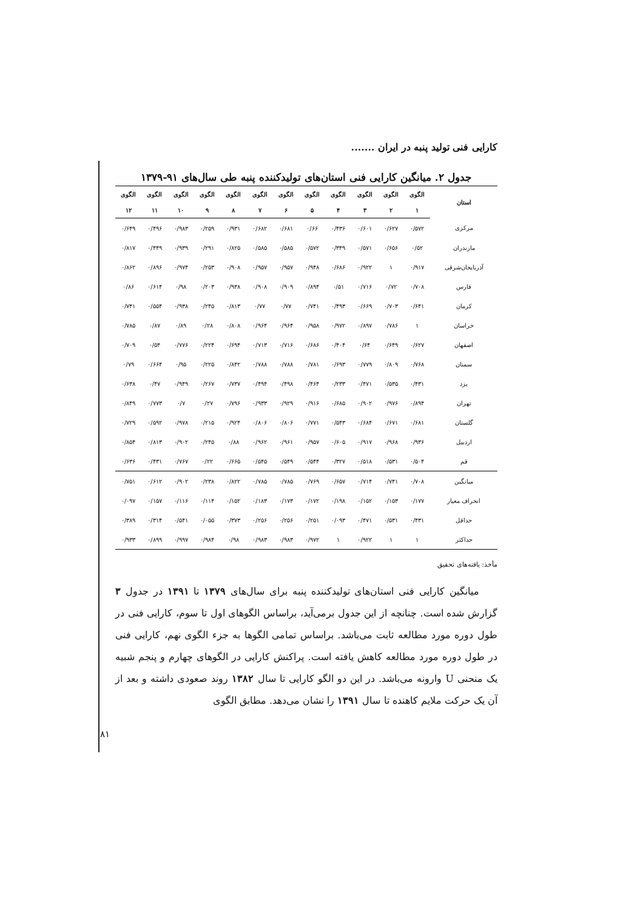کارایی فنی تولید پنبه در ایران .......
جدول ۲. میانگین کارایی فنی استان‌های تولیدکننده پنبه طی سال‌های ۹۱-۱۳۷۹
| استان | الگوی | الگوی | الگوی | الگوی | الگوی | الگوی | الگوی | الگوی | الگوی | الگوی | الگوی | الگوی |
| --- | --- | --- | --- | --- | --- | --- | --- | --- | --- | --- | --- | --- |
| | ۱ | ۲ | ۳ | ۴ | ۵ | ۶ | ۷ | ۸ | ۹ | ۱۰ | ۱۱ | ۱۲ |
| مرکزی | ۰/۵۷۲ | ۰/۶۲۷ | ۰/۶۰۱ | ۰/۴۳۶ | ۰/۶۶ | ۰/۶۸۱ | ۰/۶۸۲ | ۰/۹۳۱ | ۰/۲۵۹ | ۰/۹۸۳ | ۰/۴۹۶ | ۰/۶۴۹ |
| مازندران | ۰/۵۲ | ۰/۶۵۶ | ۰/۵۷۱ | ۰/۳۴۹ | ۰/۵۷۲ | ۰/۵۸۵ | ۰/۵۸۵ | ۰/۸۲۵ | ۰/۲۹۱ | ۰/۹۳۹ | ۰/۴۴۹ | ۰/۸۱۷ |
| آذربایجان‌شرقی | ۰/۹۱۷ | ۱ | ۰/۹۲۲ | ۰/۶۸۶ | ۰/۹۴۸ | ۰/۹۵۷ | ۰/۹۵۷ | ۰/۹۰۸ | ۰/۲۵۳ | ۰/۹۷۴ | ۰/۸۹۶ | ۰/۸۶۲ |
| فارس | ۰/۷۰۸ | ۰/۷۲ | ۰/۷۱۶ | ۰/۵۱ | ۰/۸۹۴ | ۰/۹۰۹ | ۰/۹۰۸ | ۰/۹۳۸ | ۰/۲۰۳ | ۰/۹۸ | ۰/۶۱۴ | ۰/۸۶ |
| کرمان | ۰/۶۴۱ | ۰/۷۰۳ | ۰/۶۶۹ | ۰/۴۹۳ | ۰/۷۴۱ | ۰/۷۷ | ۰/۷۷ | ۰/۸۱۳ | ۰/۲۴۵ | ۰/۹۳۸ | ۰/۵۵۴ | ۰/۷۴۱ |
| خراسان | ۱ | ۰/۷۸۶ | ۰/۸۹۷ | ۰/۹۷۲ | ۰/۹۵۸ | ۰/۹۶۴ | ۰/۹۶۴ | ۰/۸۰۸ | ۰/۲۸ | ۰/۸۹ | ۰/۸۷ | ۰/۷۸۵ |
| اصفهان | ۰/۶۲۷ | ۰/۶۴۹ | ۰/۶۴ | ۰/۴۰۴ | ۰/۶۸۶ | ۰/۷۱۶ | ۰/۷۱۳ | ۰/۶۹۴ | ۰/۲۲۴ | ۰/۷۷۶ | ۰/۵۴ | ۰/۷۰۹ |
| سمنان | ۰/۷۶۸ | ۰/۸۰۹ | ۰/۷۷۹ | ۰/۶۹۳ | ۰/۷۸۱ | ۰/۷۸۸ | ۰/۷۸۸ | ۰/۸۴۲ | ۰/۲۲۵ | ۰/۹۵ | ۰/۶۶۴ | ۰/۷۹ |
| یزد | ۰/۴۳۱ | ۰/۵۳۵ | ۰/۴۷۱ | ۰/۲۳۳ | ۰/۴۶۴ | ۰/۴۹۸ | ۰/۴۹۴ | ۰/۷۳۷ | ۰/۲۶۷ | ۰/۹۴۹ | ۰/۴۷ | ۰/۶۳۸ |
| تهران | ۰/۸۹۴ | ۰/۹۷۶ | ۰/۹۰۲ | ۰/۶۸۵ | ۰/۹۱۶ | ۰/۹۲۹ | ۰/۹۳۳ | ۰/۷۹۶ | ۰/۲۷ | ۰/۷ | ۰/۷۷۳ | ۰/۸۴۹ |
| گلستان | ۰/۶۸۱ | ۰/۶۷۱ | ۰/۶۸۴ | ۰/۵۴۳ | ۰/۷۷۱ | ۰/۸۰۶ | ۰/۸۰۶ | ۰/۹۲۴ | ۰/۲۱۵ | ۰/۹۷۸ | ۰/۵۹۲ | ۰/۷۲۹ |
| اردبیل | ۰/۹۳۶ | ۰/۹۶۸ | ۰/۹۱۷ | ۰/۶۰۵ | ۰/۹۵۷ | ۰/۹۶۱ | ۰/۹۶۲ | ۰/۸۸ | ۰/۲۴۵ | ۰/۹۰۲ | ۰/۸۱۳ | ۰/۸۵۴ |
| قم | ۰/۵۰۴ | ۰/۵۳۱ | ۰/۵۱۸ | ۰/۳۲۷ | ۰/۵۴۴ | ۰/۵۴۹ | ۰/۵۴۵ | ۰/۶۶۵ | ۰/۲۲ | ۰/۷۶۷ | ۰/۴۳۱ | ۰/۶۳۶ |
| میانگین | ۰/۷۰۸ | ۰/۷۴۱ | ۰/۷۱۴ | ۰/۶۵۷ | ۰/۷۶۹ | ۰/۷۸۵ | ۰/۷۸۵ | ۰/۸۲۲ | ۰/۲۳۸ | ۰/۹۰۲ | ۰/۶۱۲ | ۰/۷۵۱ |
| انحراف معیار | ۰/۱۷۷ | ۰/۱۵۳ | ۰/۱۵۲ | ۰/۱۹۸ | ۰/۱۷۲ | ۰/۱۷۳ | ۰/۱۸۳ | ۰/۱۵۲ | ۰/۱۱۴ | ۰/۱۱۶ | ۰/۱۵۷ | ۰/۰۹۷ |
| حداقل | ۰/۴۳۱ | ۰/۵۳۱ | ۰/۴۷۱ | ۰/۰۹۳ | ۰/۲۵۱ | ۰/۲۵۶ | ۰/۲۵۶ | ۰/۳۷۳ | ۰/۰۵۵ | ۰/۵۴۱ | ۰/۳۱۴ | ۰/۳۸۹ |
| حداکثر | ۱ | ۱ | ۰/۹۲۲ | ۱ | ۰/۹۷۲ | ۰/۹۸۳ | ۰/۹۸۳ | ۰/۹۸ | ۰/۹۸۴ | ۰/۹۹۷ | ۰/۸۹۹ | ۰/۹۳۳ |
مأخذ: یافته‌های تحقیق
میانگین کارایی فنی استان‌های تولیدکننده پنبه برای سال‌های ۱۳۷۹ تا ۱۳۹۱ در جدول ۳ گزارش شده است. چنانچه از این جدول برمی‌آید، براساس الگوهای اول تا سوم، کارایی فنی در طول دوره مورد مطالعه ثابت می‌باشد. براساس تمامی الگوها به جزء الگوی نهم، کارایی فنی در طول دوره مورد مطالعه کاهش یافته است. پراکنش کارایی در الگوهای چهارم و پنجم شبیه یک منحنی U وارونه می‌باشد. در این دو الگو کارایی تا سال ۱۳۸۲ روند صعودی داشته و بعد از آن یک حرکت ملایم کاهنده تا سال ۱۳۹۱ را نشان می‌دهد. مطابق الگوی
۸۱